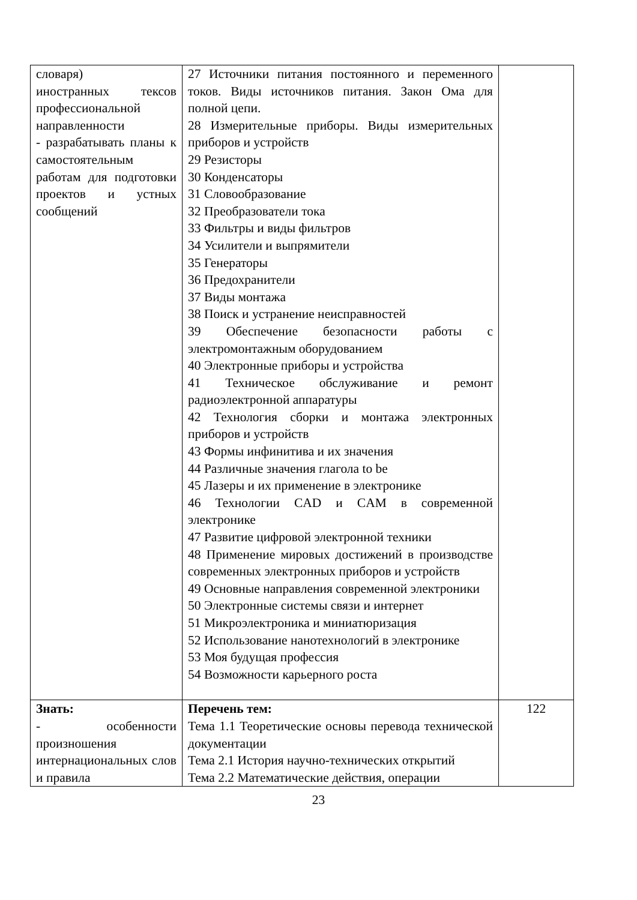| словаря) иностранных тексов профессиональной направленности - разрабатывать планы к самостоятельным работам для подготовки проектов и устных сообщений | 27 Источники питания постоянного и переменного токов. Виды источников питания. Закон Ома для полной цепи. 28 Измерительные приборы. Виды измерительных приборов и устройств 29 Резисторы 30 Конденсаторы 31 Словообразование 32 Преобразователи тока 33 Фильтры и виды фильтров 34 Усилители и выпрямители 35 Генераторы 36 Предохранители 37 Виды монтажа 38 Поиск и устранение неисправностей 39 Обеспечение безопасности работы с электромонтажным оборудованием 40 Электронные приборы и устройства 41 Техническое обслуживание и ремонт радиоэлектронной аппаратуры 42 Технология сборки и монтажа электронных приборов и устройств 43 Формы инфинитива и их значения 44 Различные значения глагола to be 45 Лазеры и их применение в электронике 46 Технологии CAD и CAM в современной электронике 47 Развитие цифровой электронной техники 48 Применение мировых достижений в производстве современных электронных приборов и устройств 49 Основные направления современной электроники 50 Электронные системы связи и интернет 51 Микроэлектроника и миниатюризация 52 Использование нанотехнологий в электронике 53 Моя будущая профессия 54 Возможности карьерного роста | |
| Знать: - особенности произношения интернациональных слов и правила | Перечень тем: Тема 1.1 Теоретические основы перевода технической документации Тема 2.1 История научно-технических открытий Тема 2.2 Математические действия, операции | 122 |
23